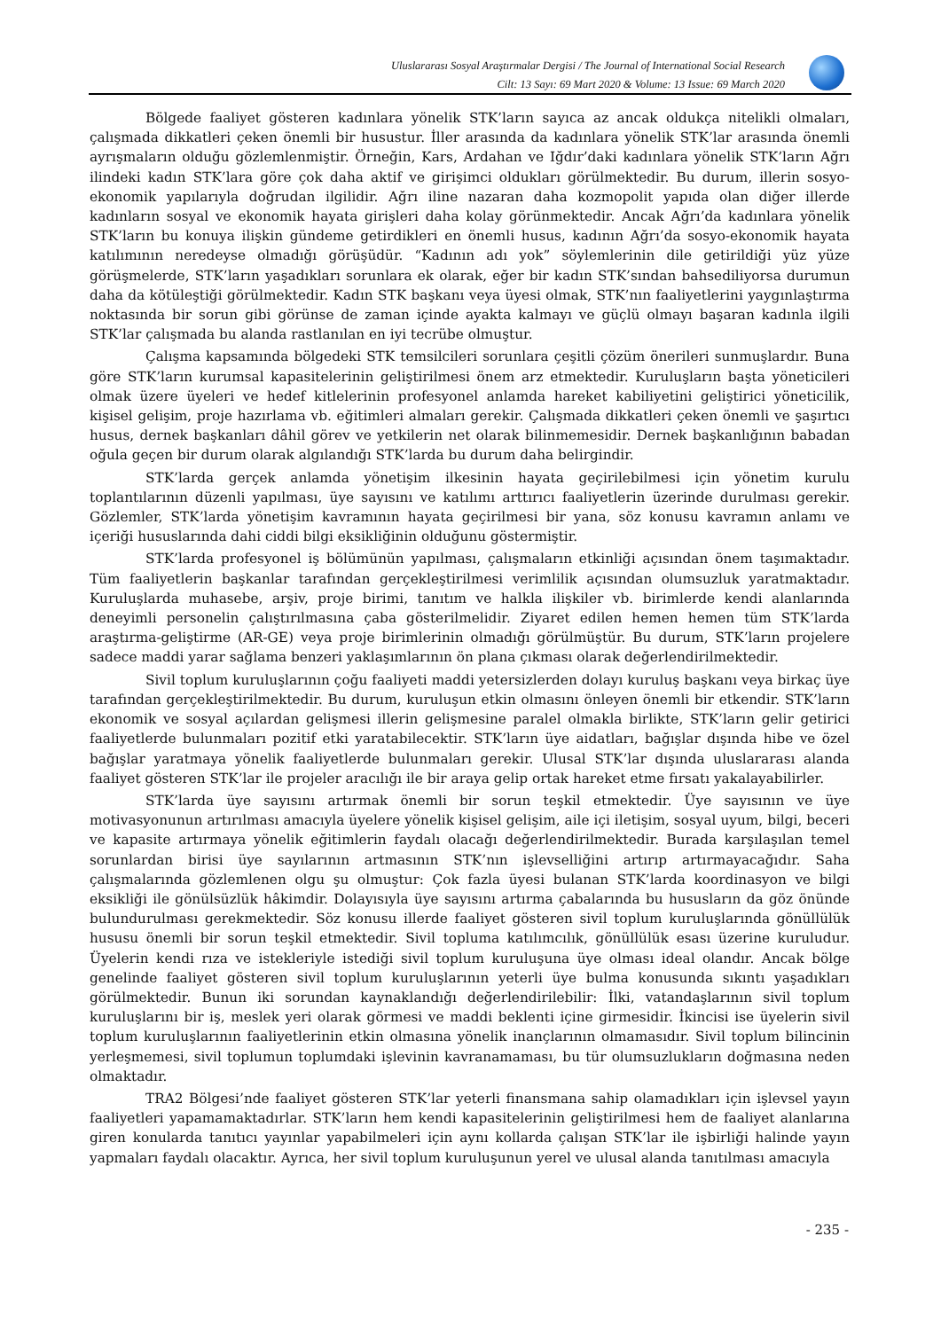Uluslararası Sosyal Araştırmalar Dergisi / The Journal of International Social Research
Cilt: 13 Sayı: 69 Mart 2020 & Volume: 13 Issue: 69 March 2020
Bölgede faaliyet gösteren kadınlara yönelik STK’ların sayıca az ancak oldukça nitelikli olmaları, çalışmada dikkatleri çeken önemli bir husustur. İller arasında da kadınlara yönelik STK’lar arasında önemli ayrışmaların olduğu gözlemlenmiştir. Örneğin, Kars, Ardahan ve Iğdır’daki kadınlara yönelik STK’ların Ağrı ilindeki kadın STK’lara göre çok daha aktif ve girişimci oldukları görülmektedir. Bu durum, illerin sosyo-ekonomik yapılarıyla doğrudan ilgilidir. Ağrı iline nazaran daha kozmopolit yapıda olan diğer illerde kadınların sosyal ve ekonomik hayata girişleri daha kolay görünmektedir. Ancak Ağrı’da kadınlara yönelik STK’ların bu konuya ilişkin gündeme getirdikleri en önemli husus, kadının Ağrı’da sosyo-ekonomik hayata katılımının neredeyse olmadığı görüşüdür. “Kadının adı yok” söylemlerinin dile getirildiği yüz yüze görüşmelerde, STK’ların yaşadıkları sorunlara ek olarak, eğer bir kadın STK’sından bahsediliyorsa durumun daha da kötüleştiği görülmektedir. Kadın STK başkanı veya üyesi olmak, STK’nın faaliyetlerini yaygınlaştırma noktasında bir sorun gibi görünse de zaman içinde ayakta kalmayı ve güçlü olmayı başaran kadınla ilgili STK’lar çalışmada bu alanda rastlanılan en iyi tecrübe olmuştur.
Çalışma kapsamında bölgedeki STK temsilcileri sorunlara çeşitli çözüm önerileri sunmuşlardır. Buna göre STK’ların kurumsal kapasitelerinin geliştirilmesi önem arz etmektedir. Kuruluşların başta yöneticileri olmak üzere üyeleri ve hedef kitlelerinin profesyonel anlamda hareket kabiliyetini geliştirici yöneticilik, kişisel gelişim, proje hazırlama vb. eğitimleri almaları gerekir. Çalışmada dikkatleri çeken önemli ve şaşırtıcı husus, dernek başkanları dâhil görev ve yetkilerin net olarak bilinmemesidir. Dernek başkanlığının babadan oğula geçen bir durum olarak algılandığı STK’larda bu durum daha belirgindir.
STK’larda gerçek anlamda yönetişim ilkesinin hayata geçirilebilmesi için yönetim kurulu toplantılarının düzenli yapılması, üye sayısını ve katılımı arttırıcı faaliyetlerin üzerinde durulması gerekir. Gözlemler, STK’larda yönetişim kavramının hayata geçirilmesi bir yana, söz konusu kavramın anlamı ve içeriği hususlarında dahi ciddi bilgi eksikliğinin olduğunu göstermiştir.
STK’larda profesyonel iş bölümünün yapılması, çalışmaların etkinliği açısından önem taşımaktadır. Tüm faaliyetlerin başkanlar tarafından gerçekleştirilmesi verimlilik açısından olumsuzluk yaratmaktadır. Kuruluşlarda muhasebe, arşiv, proje birimi, tanıtım ve halkla ilişkiler vb. birimlerde kendi alanlarında deneyimli personelin çalıştırılmasına çaba gösterilmelidir. Ziyaret edilen hemen hemen tüm STK’larda araştırma-geliştirme (AR-GE) veya proje birimlerinin olmadığı görülmüştür. Bu durum, STK’ların projelere sadece maddi yarar sağlama benzeri yaklaşımlarının ön plana çıkması olarak değerlendirilmektedir.
Sivil toplum kuruluşlarının çoğu faaliyeti maddi yetersizlerden dolayı kuruluş başkanı veya birkaç üye tarafından gerçekleştirilmektedir. Bu durum, kuruluşun etkin olmasını önleyen önemli bir etkendir. STK’ların ekonomik ve sosyal açılardan gelişmesi illerin gelişmesine paralel olmakla birlikte, STK’ların gelir getirici faaliyetlerde bulunmaları pozitif etki yaratabilecektir. STK’ların üye aidatları, bağışlar dışında hibe ve özel bağışlar yaratmaya yönelik faaliyetlerde bulunmaları gerekir. Ulusal STK’lar dışında uluslararası alanda faaliyet gösteren STK’lar ile projeler aracılığı ile bir araya gelip ortak hareket etme fırsatı yakalayabilirler.
STK’larda üye sayısını artırmak önemli bir sorun teşkil etmektedir. Üye sayısının ve üye motivasyonunun artırılması amacıyla üyelere yönelik kişisel gelişim, aile içi iletişim, sosyal uyum, bilgi, beceri ve kapasite artırmaya yönelik eğitimlerin faydalı olacağı değerlendirilmektedir. Burada karşılaşılan temel sorunlardan birisi üye sayılarının artmasının STK’nın işlevselliğini artırıp artırmayacağıdır. Saha çalışmalarında gözlemlenen olgu şu olmuştur: Çok fazla üyesi bulanan STK’larda koordinasyon ve bilgi eksikliği ile gönülsüzlük hâkimdir. Dolayısıyla üye sayısını artırma çabalarında bu hususların da göz önünde bulundurulması gerekmektedir. Söz konusu illerde faaliyet gösteren sivil toplum kuruluşlarında gönüllülük hususu önemli bir sorun teşkil etmektedir. Sivil topluma katılımcılık, gönüllülük esası üzerine kuruludur. Üyelerin kendi rıza ve istekleriyle istediği sivil toplum kuruluşuna üye olması ideal olandır. Ancak bölge genelinde faaliyet gösteren sivil toplum kuruluşlarının yeterli üye bulma konusunda sıkıntı yaşadıkları görülmektedir. Bunun iki sorundan kaynaklandığı değerlendirilebilir: İlki, vatandaşlarının sivil toplum kuruluşlarını bir iş, meslek yeri olarak görmesi ve maddi beklenti içine girmesidir. İkincisi ise üyelerin sivil toplum kuruluşlarının faaliyetlerinin etkin olmasına yönelik inançlarının olmamasıdır. Sivil toplum bilincinin yerleşmemesi, sivil toplumun toplumdaki işlevinin kavranamaması, bu tür olumsuzlukların doğmasına neden olmaktadır.
TRA2 Bölgesi’nde faaliyet gösteren STK’lar yeterli finansmana sahip olamadıkları için işlevsel yayın faaliyetleri yapamamaktadırlar. STK’ların hem kendi kapasitelerinin geliştirilmesi hem de faaliyet alanlarına giren konularda tanıtıcı yayınlar yapabilmeleri için aynı kollarda çalışan STK’lar ile işbirliği halinde yayın yapmaları faydalı olacaktır. Ayrıca, her sivil toplum kuruluşunun yerel ve ulusal alanda tanıtılması amacıyla
- 235 -